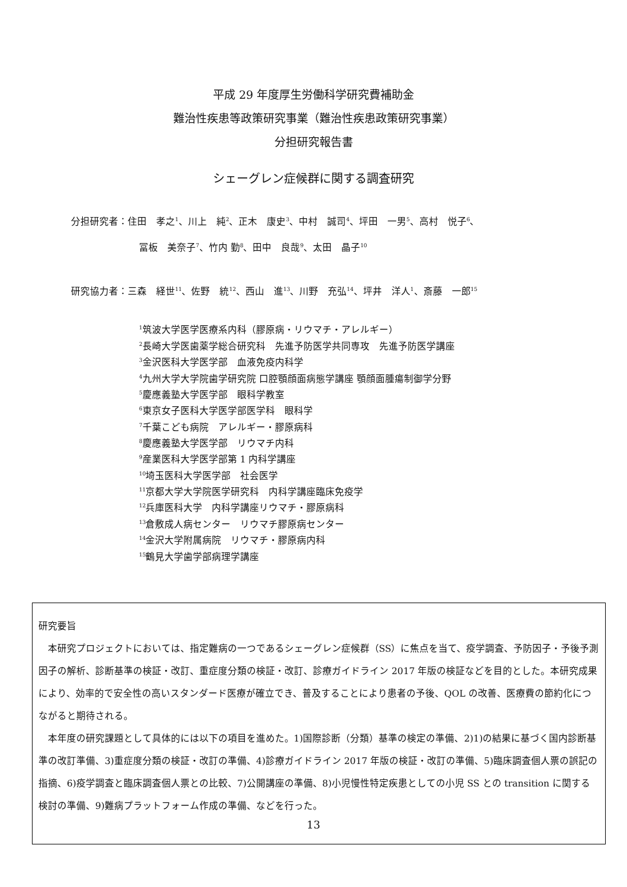平成 29 年度厚生労働科学研究費補助金
難治性疾患等政策研究事業（難治性疾患政策研究事業）
分担研究報告書
シェーグレン症候群に関する調査研究
分担研究者：住田　孝之<sup>1</sup>、川上　純<sup>2</sup>、正木　康史<sup>3</sup>、中村　誠司<sup>4</sup>、坪田　一男<sup>5</sup>、高村　悦子<sup>6</sup>、
冨板　美奈子<sup>7</sup>、竹内 勤<sup>8</sup>、田中　良哉<sup>9</sup>、太田　晶子<sup>10</sup>
研究協力者：三森　経世<sup>11</sup>、佐野　統<sup>12</sup>、西山　進<sup>13</sup>、川野　充弘<sup>14</sup>、坪井　洋人<sup>1</sup>、斎藤　一郎<sup>15</sup>
<sup>1</sup> 筑波大学医学医療系内科（膠原病・リウマチ・アレルギー）
<sup>2</sup> 長崎大学医歯薬学総合研究科　先進予防医学共同専攻　先進予防医学講座
<sup>3</sup> 金沢医科大学医学部　血液免疫内科学
<sup>4</sup> 九州大学大学院歯学研究院 口腔顎顔面病態学講座 顎顔面腫瘍制御学分野
<sup>5</sup> 慶應義塾大学医学部　眼科学教室
<sup>6</sup> 東京女子医科大学医学部医学科　眼科学
<sup>7</sup> 千葉こども病院　アレルギー・膠原病科
<sup>8</sup> 慶應義塾大学医学部　リウマチ内科
<sup>9</sup> 産業医科大学医学部第 1 内科学講座
<sup>10</sup> 埼玉医科大学医学部　社会医学
<sup>11</sup> 京都大学大学院医学研究科　内科学講座臨床免疫学
<sup>12</sup> 兵庫医科大学　内科学講座リウマチ・膠原病科
<sup>13</sup> 倉敷成人病センター　リウマチ膠原病センター
<sup>14</sup> 金沢大学附属病院　リウマチ・膠原病内科
<sup>15</sup> 鶴見大学歯学部病理学講座
研究要旨
本研究プロジェクトにおいては、指定難病の一つであるシェーグレン症候群（SS）に焦点を当て、疫学調査、予防因子・予後予測因子の解析、診断基準の検証・改訂、重症度分類の検証・改訂、診療ガイドライン 2017 年版の検証などを目的とした。本研究成果により、効率的で安全性の高いスタンダード医療が確立でき、普及することにより患者の予後、QOL の改善、医療費の節約化につながると期待される。
本年度の研究課題として具体的には以下の項目を進めた。1)国際診断（分類）基準の検定の準備、2)1)の結果に基づく国内診断基準の改訂準備、3)重症度分類の検証・改訂の準備、4)診療ガイドライン 2017 年版の検証・改訂の準備、5)臨床調査個人票の誤記の指摘、6)疫学調査と臨床調査個人票との比較、7)公開講座の準備、8)小児慢性特定疾患としての小児 SS との transition に関する検討の準備、9)難病プラットフォーム作成の準備、などを行った。
13